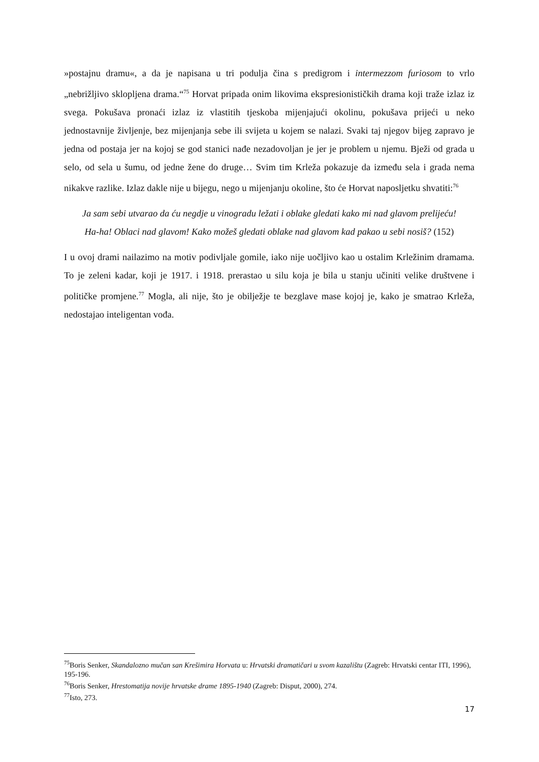»postajnu dramu«, a da je napisana u tri podulja čina s predigrom i intermezzom furiosom to vrlo „nebrižljivo sklopljena drama.“<sup>75</sup> Horvat pripada onim likovima ekspresionističkih drama koji traže izlaz iz svega. Pokušava pronaći izlaz iz vlastitih tjeskoba mijenjajući okolinu, pokušava prijeći u neko jednostavnije življenje, bez mijenjanja sebe ili svijeta u kojem se nalazi. Svaki taj njegov bijeg zapravo je jedna od postaja jer na kojoj se god stanici nađe nezadovoljan je jer je problem u njemu. Bježi od grada u selo, od sela u šumu, od jedne žene do druge… Svim tim Krleža pokazuje da između sela i grada nema nikakve razlike. Izlaz dakle nije u bijegu, nego u mijenjanju okoline, što će Horvat naposljetku shvatiti:<sup>76</sup>
Ja sam sebi utvarao da ću negdje u vinogradu ležati i oblake gledati kako mi nad glavom prelijeću! Ha-ha! Oblaci nad glavom! Kako možeš gledati oblake nad glavom kad pakao u sebi nosiš? (152)
I u ovoj drami nailazimo na motiv podivljale gomile, iako nije uočljivo kao u ostalim Krležinim dramama. To je zeleni kadar, koji je 1917. i 1918. prerastao u silu koja je bila u stanju učiniti velike društvene i političke promjene.<sup>77</sup> Mogla, ali nije, što je obilježje te bezglave mase kojoj je, kako je smatrao Krleža, nedostajao inteligentan vođa.
<sup>75</sup> Boris Senker, Skandalozno mučan san Krešimira Horvata u: Hrvatski dramatičari u svom kazalištu (Zagreb: Hrvatski centar ITI, 1996), 195-196.
<sup>76</sup> Boris Senker, Hrestomatija novije hrvatske drame 1895-1940 (Zagreb: Disput, 2000), 274.
<sup>77</sup> Isto, 273.
17